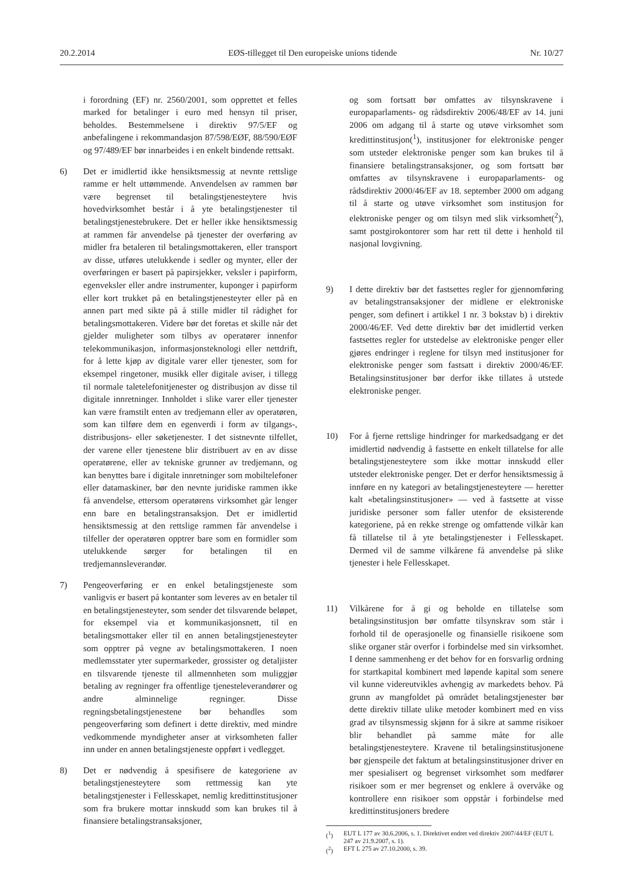20.2.2014 EØS-tillegget til Den europeiske unions tidende Nr. 10/27
i forordning (EF) nr. 2560/2001, som opprettet et felles marked for betalinger i euro med hensyn til priser, beholdes. Bestemmelsene i direktiv 97/5/EF og anbefalingene i rekommandasjon 87/598/EØF, 88/590/EØF og 97/489/EF bør innarbeides i en enkelt bindende rettsakt.
6) Det er imidlertid ikke hensiktsmessig at nevnte rettslige ramme er helt uttømmende. Anvendelsen av rammen bør være begrenset til betalingstjenesteytere hvis hovedvirksomhet består i å yte betalingstjenester til betalingstjenestebrukere. Det er heller ikke hensiktsmessig at rammen får anvendelse på tjenester der overføring av midler fra betaleren til betalingsmottakeren, eller transport av disse, utføres utelukkende i sedler og mynter, eller der overføringen er basert på papirsjekker, veksler i papirform, egenveksler eller andre instrumenter, kuponger i papirform eller kort trukket på en betalingstjenesteyter eller på en annen part med sikte på å stille midler til rådighet for betalingsmottakeren. Videre bør det foretas et skille når det gjelder muligheter som tilbys av operatører innenfor telekommunikasjon, informasjonsteknologi eller nettdrift, for å lette kjøp av digitale varer eller tjenester, som for eksempel ringetoner, musikk eller digitale aviser, i tillegg til normale taletelefonitjenester og distribusjon av disse til digitale innretninger. Innholdet i slike varer eller tjenester kan være framstilt enten av tredjemann eller av operatøren, som kan tilføre dem en egenverdi i form av tilgangs-, distribusjons- eller søketjenester. I det sistnevnte tilfellet, der varene eller tjenestene blir distribuert av en av disse operatørene, eller av tekniske grunner av tredjemann, og kan benyttes bare i digitale innretninger som mobiltelefoner eller datamaskiner, bør den nevnte juridiske rammen ikke få anvendelse, ettersom operatørens virksomhet går lenger enn bare en betalingstransaksjon. Det er imidlertid hensiktsmessig at den rettslige rammen får anvendelse i tilfeller der operatøren opptrer bare som en formidler som utelukkende sørger for betalingen til en tredjemannsleverandør.
7) Pengeoverføring er en enkel betalingstjeneste som vanligvis er basert på kontanter som leveres av en betaler til en betalingstjenesteyter, som sender det tilsvarende beløpet, for eksempel via et kommunikasjonsnett, til en betalingsmottaker eller til en annen betalingstjenesteyter som opptrer på vegne av betalingsmottakeren. I noen medlemsstater yter supermarkeder, grossister og detaljister en tilsvarende tjeneste til allmennheten som muliggjør betaling av regninger fra offentlige tjenesteleverandører og andre alminnelige regninger. Disse regningsbetalingstjenestene bør behandles som pengeoverføring som definert i dette direktiv, med mindre vedkommende myndigheter anser at virksomheten faller inn under en annen betalingstjeneste oppført i vedlegget.
8) Det er nødvendig å spesifisere de kategoriene av betalingstjenesteytere som rettmessig kan yte betalingstjenester i Fellesskapet, nemlig kredittinstitusjoner som fra brukere mottar innskudd som kan brukes til å finansiere betalingstransaksjoner,
og som fortsatt bør omfattes av tilsynskravene i europaparlaments- og rådsdirektiv 2006/48/EF av 14. juni 2006 om adgang til å starte og utøve virksomhet som kredittinstitusjon(<sup>1</sup>), institusjoner for elektroniske penger som utsteder elektroniske penger som kan brukes til å finansiere betalingstransaksjoner, og som fortsatt bør omfattes av tilsynskravene i europaparlaments- og rådsdirektiv 2000/46/EF av 18. september 2000 om adgang til å starte og utøve virksomhet som institusjon for elektroniske penger og om tilsyn med slik virksomhet(<sup>2</sup>), samt postgirokontorer som har rett til dette i henhold til nasjonal lovgivning.
9) I dette direktiv bør det fastsettes regler for gjennomføring av betalingstransaksjoner der midlene er elektroniske penger, som definert i artikkel 1 nr. 3 bokstav b) i direktiv 2000/46/EF. Ved dette direktiv bør det imidlertid verken fastsettes regler for utstedelse av elektroniske penger eller gjøres endringer i reglene for tilsyn med institusjoner for elektroniske penger som fastsatt i direktiv 2000/46/EF. Betalingsinstitusjoner bør derfor ikke tillates å utstede elektroniske penger.
10) For å fjerne rettslige hindringer for markedsadgang er det imidlertid nødvendig å fastsette en enkelt tillatelse for alle betalingstjenesteytere som ikke mottar innskudd eller utsteder elektroniske penger. Det er derfor hensiktsmessig å innføre en ny kategori av betalingstjenesteytere — heretter kalt «betalingsinstitusjoner» — ved å fastsette at visse juridiske personer som faller utenfor de eksisterende kategoriene, på en rekke strenge og omfattende vilkår kan få tillatelse til å yte betalingstjenester i Fellesskapet. Dermed vil de samme vilkårene få anvendelse på slike tjenester i hele Fellesskapet.
11) Vilkårene for å gi og beholde en tillatelse som betalingsinstitusjon bør omfatte tilsynskrav som står i forhold til de operasjonelle og finansielle risikoene som slike organer står overfor i forbindelse med sin virksomhet. I denne sammenheng er det behov for en forsvarlig ordning for startkapital kombinert med løpende kapital som senere vil kunne videreutvikles avhengig av markedets behov. På grunn av mangfoldet på området betalingstjenester bør dette direktiv tillate ulike metoder kombinert med en viss grad av tilsynsmessig skjønn for å sikre at samme risikoer blir behandlet på samme måte for alle betalingstjenesteytere. Kravene til betalingsinstitusjonene bør gjenspeile det faktum at betalingsinstitusjoner driver en mer spesialisert og begrenset virksomhet som medfører risikoer som er mer begrenset og enklere å overvåke og kontrollere enn risikoer som oppstår i forbindelse med kredittinstitusjoners bredere
(<sup>1</sup>) EUT L 177 av 30.6.2006, s. 1. Direktivet endret ved direktiv 2007/44/EF (EUT L 247 av 21.9.2007, s. 1).
(<sup>2</sup>) EFT L 275 av 27.10.2000, s. 39.